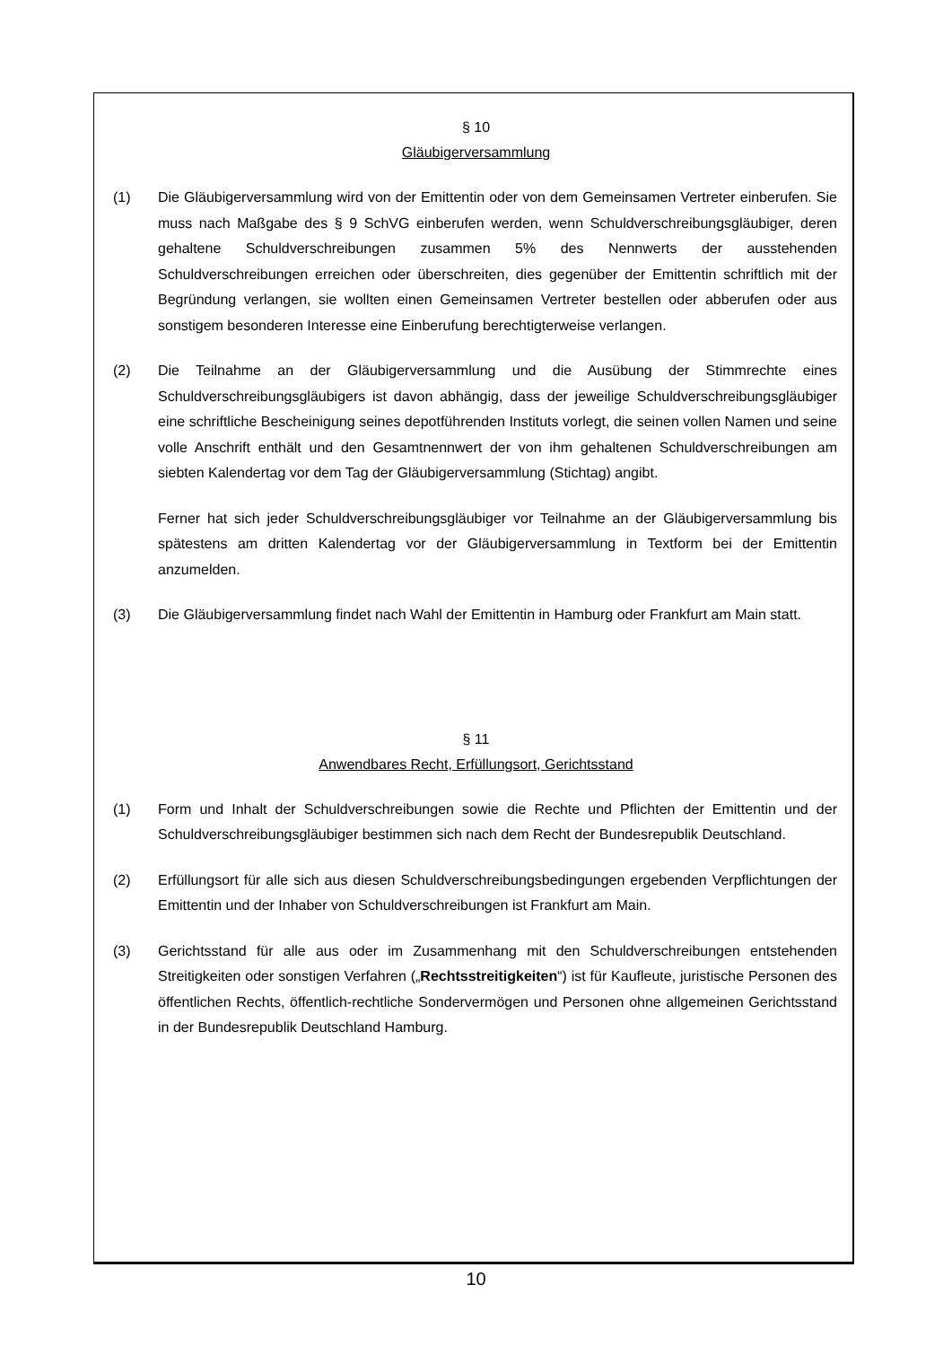§ 10
Gläubigerversammlung
(1) Die Gläubigerversammlung wird von der Emittentin oder von dem Gemeinsamen Vertreter einberufen. Sie muss nach Maßgabe des § 9 SchVG einberufen werden, wenn Schuldverschreibungsgläubiger, deren gehaltene Schuldverschreibungen zusammen 5% des Nennwerts der ausstehenden Schuldverschreibungen erreichen oder überschreiten, dies gegenüber der Emittentin schriftlich mit der Begründung verlangen, sie wollten einen Gemeinsamen Vertreter bestellen oder abberufen oder aus sonstigem besonderen Interesse eine Einberufung berechtigterweise verlangen.
(2) Die Teilnahme an der Gläubigerversammlung und die Ausübung der Stimmrechte eines Schuldverschreibungsgläubigers ist davon abhängig, dass der jeweilige Schuldverschreibungsgläubiger eine schriftliche Bescheinigung seines depotführenden Instituts vorlegt, die seinen vollen Namen und seine volle Anschrift enthält und den Gesamtnennwert der von ihm gehaltenen Schuldverschreibungen am siebten Kalendertag vor dem Tag der Gläubigerversammlung (Stichtag) angibt.
Ferner hat sich jeder Schuldverschreibungsgläubiger vor Teilnahme an der Gläubigerversammlung bis spätestens am dritten Kalendertag vor der Gläubigerversammlung in Textform bei der Emittentin anzumelden.
(3) Die Gläubigerversammlung findet nach Wahl der Emittentin in Hamburg oder Frankfurt am Main statt.
§ 11
Anwendbares Recht, Erfüllungsort, Gerichtsstand
(1) Form und Inhalt der Schuldverschreibungen sowie die Rechte und Pflichten der Emittentin und der Schuldverschreibungsgläubiger bestimmen sich nach dem Recht der Bundesrepublik Deutschland.
(2) Erfüllungsort für alle sich aus diesen Schuldverschreibungsbedingungen ergebenden Verpflichtungen der Emittentin und der Inhaber von Schuldverschreibungen ist Frankfurt am Main.
(3) Gerichtsstand für alle aus oder im Zusammenhang mit den Schuldverschreibungen entstehenden Streitigkeiten oder sonstigen Verfahren („Rechtsstreitigkeiten“) ist für Kaufleute, juristische Personen des öffentlichen Rechts, öffentlich-rechtliche Sondervermögen und Personen ohne allgemeinen Gerichtsstand in der Bundesrepublik Deutschland Hamburg.
10